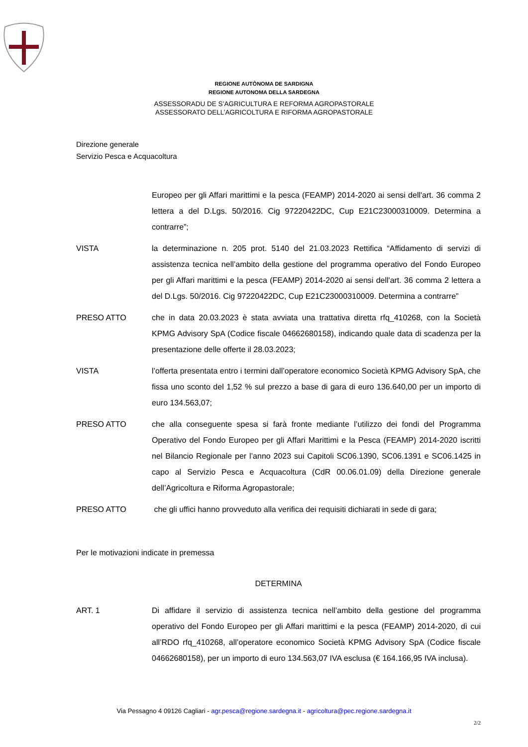REGIONE AUTÒNOMA DE SARDIGNA
REGIONE AUTONOMA DELLA SARDEGNA
ASSESSORADU DE S’AGRICULTURA E REFORMA AGROPASTORALE
ASSESSORATO DELL’AGRICOLTURA E RIFORMA AGROPASTORALE
Direzione generale
Servizio Pesca e Acquacoltura
Europeo per gli Affari marittimi e la pesca (FEAMP) 2014-2020 ai sensi dell'art. 36 comma 2 lettera a del D.Lgs. 50/2016. Cig 97220422DC, Cup E21C23000310009. Determina a contrarre”;
VISTA la determinazione n. 205 prot. 5140 del 21.03.2023 Rettifica “Affidamento di servizi di assistenza tecnica nell’ambito della gestione del programma operativo del Fondo Europeo per gli Affari marittimi e la pesca (FEAMP) 2014-2020 ai sensi dell'art. 36 comma 2 lettera a del D.Lgs. 50/2016. Cig 97220422DC, Cup E21C23000310009. Determina a contrarre”
PRESO ATTO che in data 20.03.2023 è stata avviata una trattativa diretta rfq_410268, con la Società KPMG Advisory SpA (Codice fiscale 04662680158), indicando quale data di scadenza per la presentazione delle offerte il 28.03.2023;
VISTA l’offerta presentata entro i termini dall’operatore economico Società KPMG Advisory SpA, che fissa uno sconto del 1,52 % sul prezzo a base di gara di euro 136.640,00 per un importo di euro 134.563,07;
PRESO ATTO che alla conseguente spesa si farà fronte mediante l’utilizzo dei fondi del Programma Operativo del Fondo Europeo per gli Affari Marittimi e la Pesca (FEAMP) 2014-2020 iscritti nel Bilancio Regionale per l’anno 2023 sui Capitoli SC06.1390, SC06.1391 e SC06.1425 in capo al Servizio Pesca e Acquacoltura (CdR 00.06.01.09) della Direzione generale dell’Agricoltura e Riforma Agropastorale;
PRESO ATTO che gli uffici hanno provveduto alla verifica dei requisiti dichiarati in sede di gara;
Per le motivazioni indicate in premessa
DETERMINA
ART. 1 Di affidare il servizio di assistenza tecnica nell’ambito della gestione del programma operativo del Fondo Europeo per gli Affari marittimi e la pesca (FEAMP) 2014-2020, dì cui all’RDO rfq_410268, all’operatore economico Società KPMG Advisory SpA (Codice fiscale 04662680158), per un importo di euro 134.563,07 IVA esclusa (€ 164.166,95 IVA inclusa).
Via Pessagno 4 09126 Cagliari - agr.pesca@regione.sardegna.it - agricoltura@pec.regione.sardegna.it
2/2